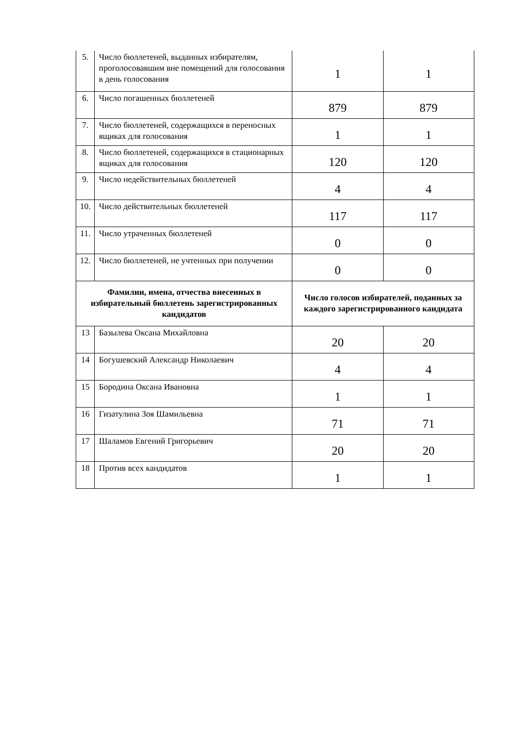| 5. | Число бюллетеней, выданных избирателям, проголосовавшим вне помещений для голосования в день голосования | 1 | 1 |
| 6. | Число погашенных бюллетеней | 879 | 879 |
| 7. | Число бюллетеней, содержащихся в переносных ящиках для голосования | 1 | 1 |
| 8. | Число бюллетеней, содержащихся в стационарных ящиках для голосования | 120 | 120 |
| 9. | Число недействительных бюллетеней | 4 | 4 |
| 10. | Число действительных бюллетеней | 117 | 117 |
| 11. | Число утраченных бюллетеней | 0 | 0 |
| 12. | Число бюллетеней, не учтенных при получении | 0 | 0 |
| Фамилии, имена, отчества внесенных в избирательный бюллетень зарегистрированных кандидатов | | Число голосов избирателей, поданных за каждого зарегистрированного кандидата | |
| 13 | Базылева Оксана Михайловна | 20 | 20 |
| 14 | Богушевский Александр Николаевич | 4 | 4 |
| 15 | Бородина Оксана Ивановна | 1 | 1 |
| 16 | Гизатулина Зоя Шамильевна | 71 | 71 |
| 17 | Шаламов Евгений Григорьевич | 20 | 20 |
| 18 | Против всех кандидатов | 1 | 1 |